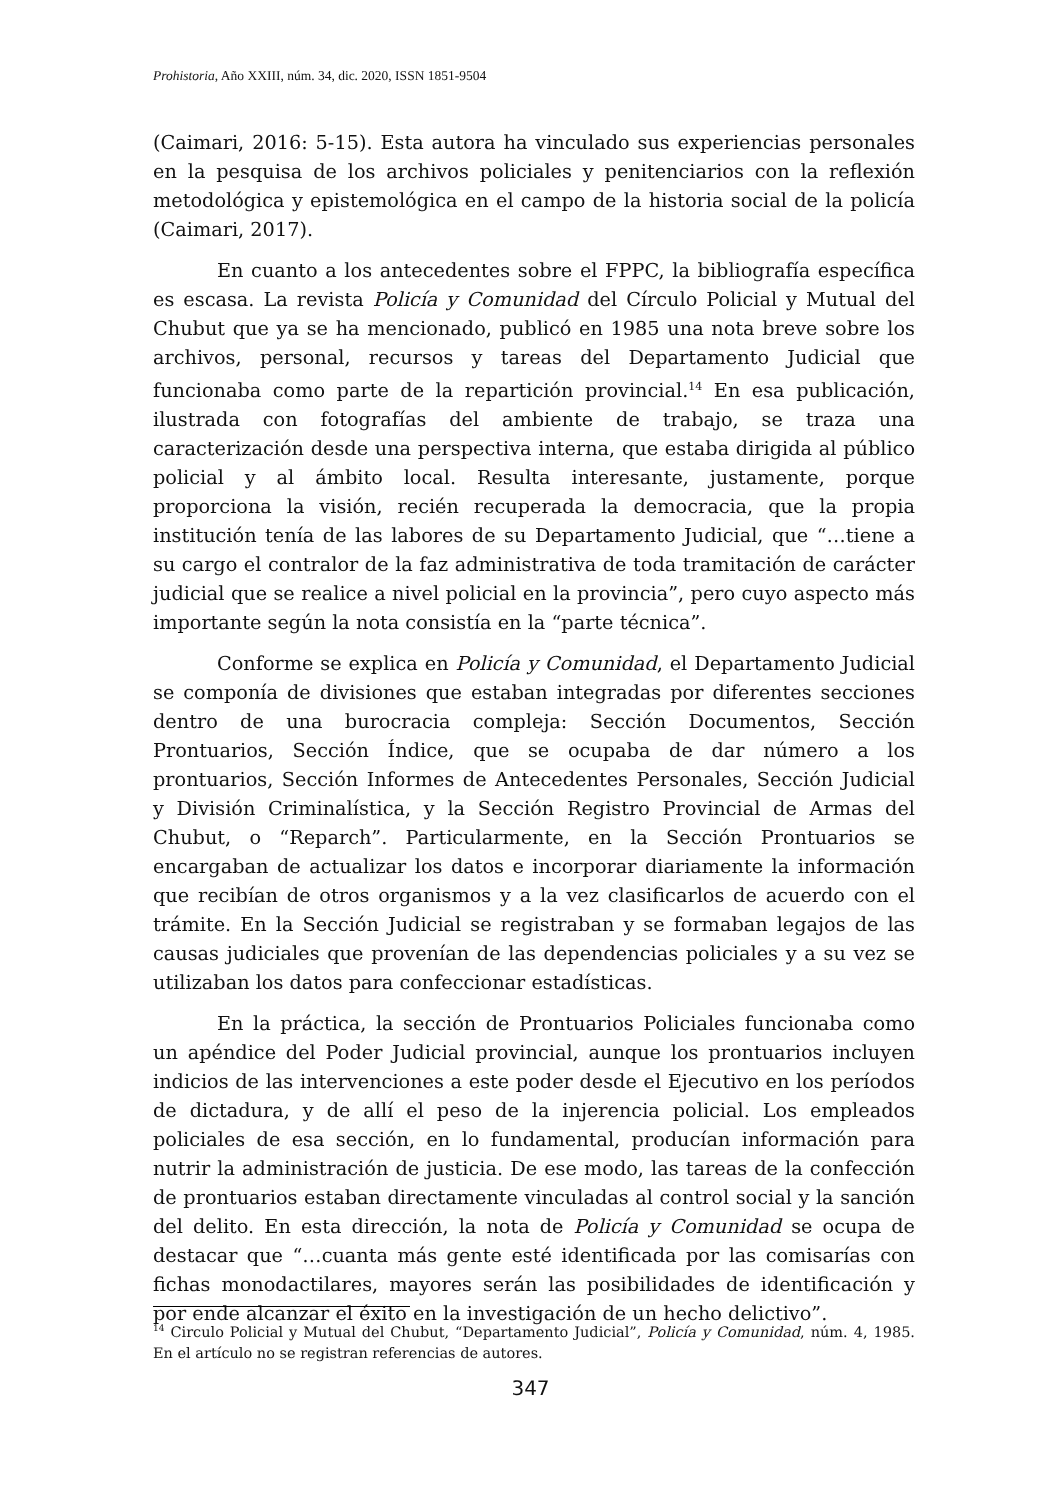Prohistoria, Año XXIII, núm. 34, dic. 2020, ISSN 1851-9504
(Caimari, 2016: 5-15). Esta autora ha vinculado sus experiencias personales en la pesquisa de los archivos policiales y penitenciarios con la reflexión metodológica y epistemológica en el campo de la historia social de la policía (Caimari, 2017).
En cuanto a los antecedentes sobre el FPPC, la bibliografía específica es escasa. La revista Policía y Comunidad del Círculo Policial y Mutual del Chubut que ya se ha mencionado, publicó en 1985 una nota breve sobre los archivos, personal, recursos y tareas del Departamento Judicial que funcionaba como parte de la repartición provincial.<sup>14</sup> En esa publicación, ilustrada con fotografías del ambiente de trabajo, se traza una caracterización desde una perspectiva interna, que estaba dirigida al público policial y al ámbito local. Resulta interesante, justamente, porque proporciona la visión, recién recuperada la democracia, que la propia institución tenía de las labores de su Departamento Judicial, que “…tiene a su cargo el contralor de la faz administrativa de toda tramitación de carácter judicial que se realice a nivel policial en la provincia”, pero cuyo aspecto más importante según la nota consistía en la “parte técnica”.
Conforme se explica en Policía y Comunidad, el Departamento Judicial se componía de divisiones que estaban integradas por diferentes secciones dentro de una burocracia compleja: Sección Documentos, Sección Prontuarios, Sección Índice, que se ocupaba de dar número a los prontuarios, Sección Informes de Antecedentes Personales, Sección Judicial y División Criminalística, y la Sección Registro Provincial de Armas del Chubut, o “Reparch”. Particularmente, en la Sección Prontuarios se encargaban de actualizar los datos e incorporar diariamente la información que recibían de otros organismos y a la vez clasificarlos de acuerdo con el trámite. En la Sección Judicial se registraban y se formaban legajos de las causas judiciales que provenían de las dependencias policiales y a su vez se utilizaban los datos para confeccionar estadísticas.
En la práctica, la sección de Prontuarios Policiales funcionaba como un apéndice del Poder Judicial provincial, aunque los prontuarios incluyen indicios de las intervenciones a este poder desde el Ejecutivo en los períodos de dictadura, y de allí el peso de la injerencia policial. Los empleados policiales de esa sección, en lo fundamental, producían información para nutrir la administración de justicia. De ese modo, las tareas de la confección de prontuarios estaban directamente vinculadas al control social y la sanción del delito. En esta dirección, la nota de Policía y Comunidad se ocupa de destacar que “…cuanta más gente esté identificada por las comisarías con fichas monodactilares, mayores serán las posibilidades de identificación y por ende alcanzar el éxito en la investigación de un hecho delictivo”.
<sup>14</sup> Circulo Policial y Mutual del Chubut, “Departamento Judicial”, Policía y Comunidad, núm. 4, 1985. En el artículo no se registran referencias de autores.
347